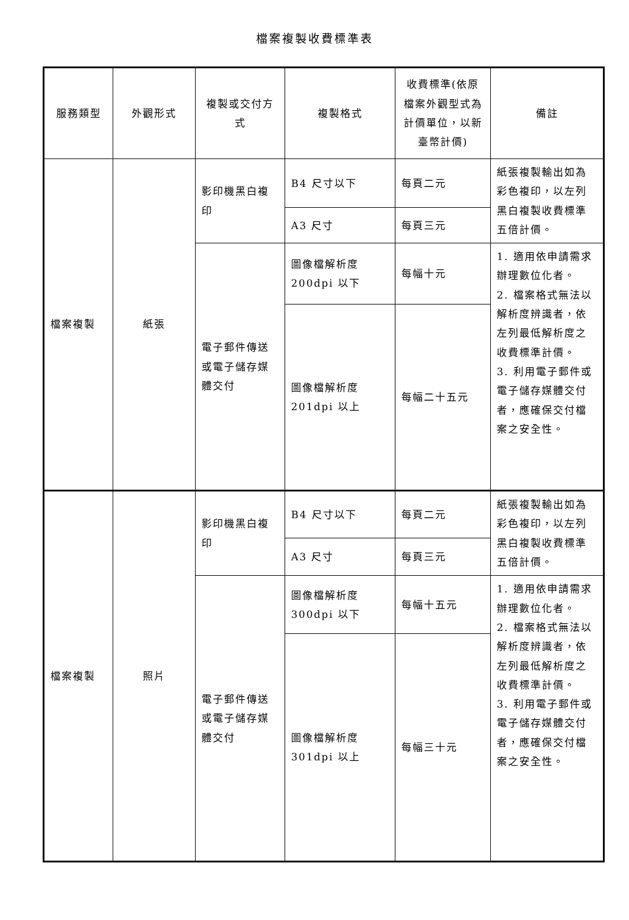檔案複製收費標準表
| 服務類型 | 外觀形式 | 複製或交付方式 | 複製格式 | 收費標準(依原檔案外觀型式為計價單位，以新臺幣計價) | 備註 |
| --- | --- | --- | --- | --- | --- |
| 檔案複製 | 紙張 | 影印機黑白複印 | B4 尺寸以下 | 每頁二元 | 紙張複製輸出如為彩色複印，以左列黑白複製收費標準五倍計價。 |
| | | | A3 尺寸 | 每頁三元 | |
| | | 電子郵件傳送或電子儲存媒體交付 | 圖像檔解析度 200dpi 以下 | 每幅十元 | 1. 適用依申請需求辦理數位化者。 2. 檔案格式無法以解析度辨識者，依左列最低解析度之收費標準計價。 3. 利用電子郵件或電子儲存媒體交付者，應確保交付檔案之安全性。 |
| | | | 圖像檔解析度 201dpi 以上 | 每幅二十五元 | |
| 檔案複製 | 照片 | 影印機黑白複印 | B4 尺寸以下 | 每頁二元 | 紙張複製輸出如為彩色複印，以左列黑白複製收費標準五倍計價。 |
| | | | A3 尺寸 | 每頁三元 | |
| | | 電子郵件傳送或電子儲存媒體交付 | 圖像檔解析度 300dpi 以下 | 每幅十五元 | 1. 適用依申請需求辦理數位化者。 2. 檔案格式無法以解析度辨識者，依左列最低解析度之收費標準計價。 3. 利用電子郵件或電子儲存媒體交付者，應確保交付檔案之安全性。 |
| | | | 圖像檔解析度 301dpi 以上 | 每幅三十元 | |